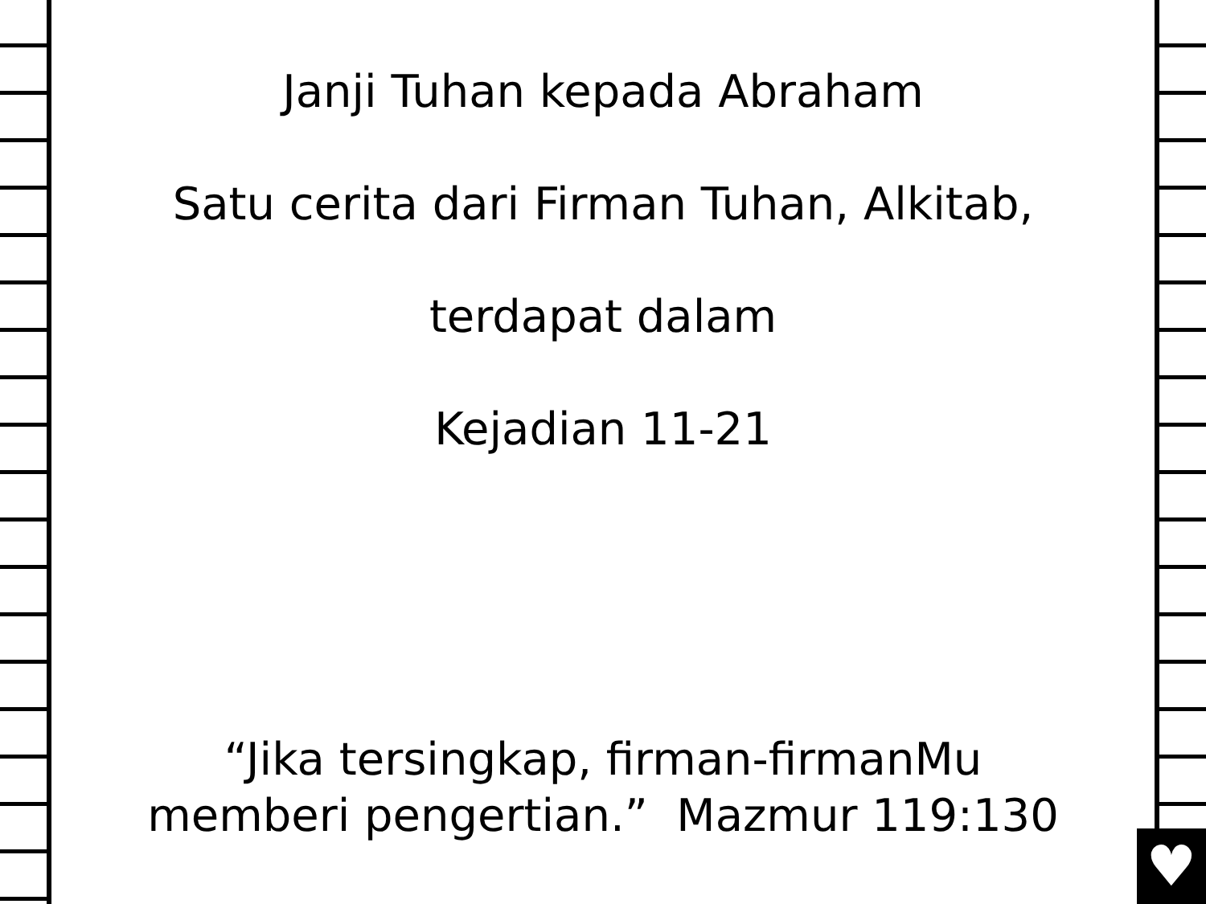Janji Tuhan kepada Abraham
Satu cerita dari Firman Tuhan, Alkitab,
terdapat dalam
Kejadian 11-21
“Jika tersingkap, firman-firmanMu
memberi pengertian.” Mazmur 119:130
♥